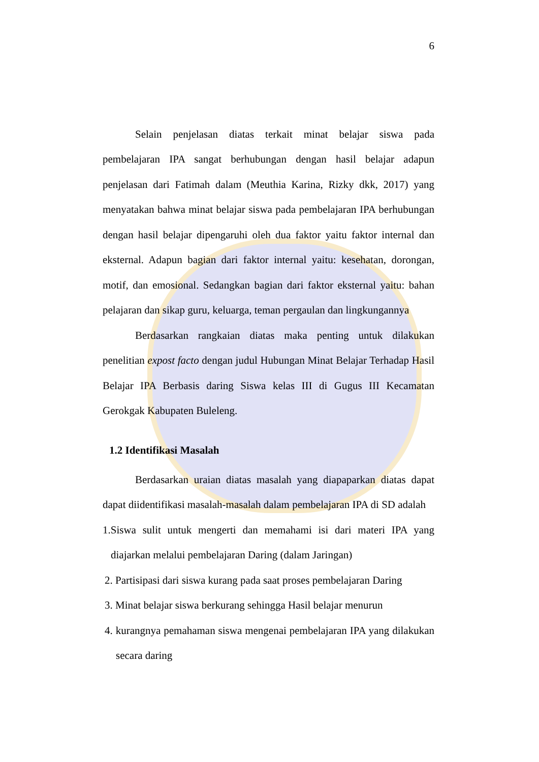6
Selain penjelasan diatas terkait minat belajar siswa pada pembelajaran IPA sangat berhubungan dengan hasil belajar adapun penjelasan dari Fatimah dalam (Meuthia Karina, Rizky dkk, 2017) yang menyatakan bahwa minat belajar siswa pada pembelajaran IPA berhubungan dengan hasil belajar dipengaruhi oleh dua faktor yaitu faktor internal dan eksternal. Adapun bagian dari faktor internal yaitu: kesehatan, dorongan, motif, dan emosional. Sedangkan bagian dari faktor eksternal yaitu: bahan pelajaran dan sikap guru, keluarga, teman pergaulan dan lingkungannya
Berdasarkan rangkaian diatas maka penting untuk dilakukan penelitian expost facto dengan judul Hubungan Minat Belajar Terhadap Hasil Belajar IPA Berbasis daring Siswa kelas III di Gugus III Kecamatan Gerokgak Kabupaten Buleleng.
1.2 Identifikasi Masalah
Berdasarkan uraian diatas masalah yang diapaparkan diatas dapat dapat diidentifikasi masalah-masalah dalam pembelajaran IPA di SD adalah
1.Siswa sulit untuk mengerti dan memahami isi dari materi IPA yang diajarkan melalui pembelajaran Daring (dalam Jaringan)
2. Partisipasi dari siswa kurang pada saat proses pembelajaran Daring
3. Minat belajar siswa berkurang sehingga Hasil belajar menurun
4. kurangnya pemahaman siswa mengenai pembelajaran IPA yang dilakukan secara daring